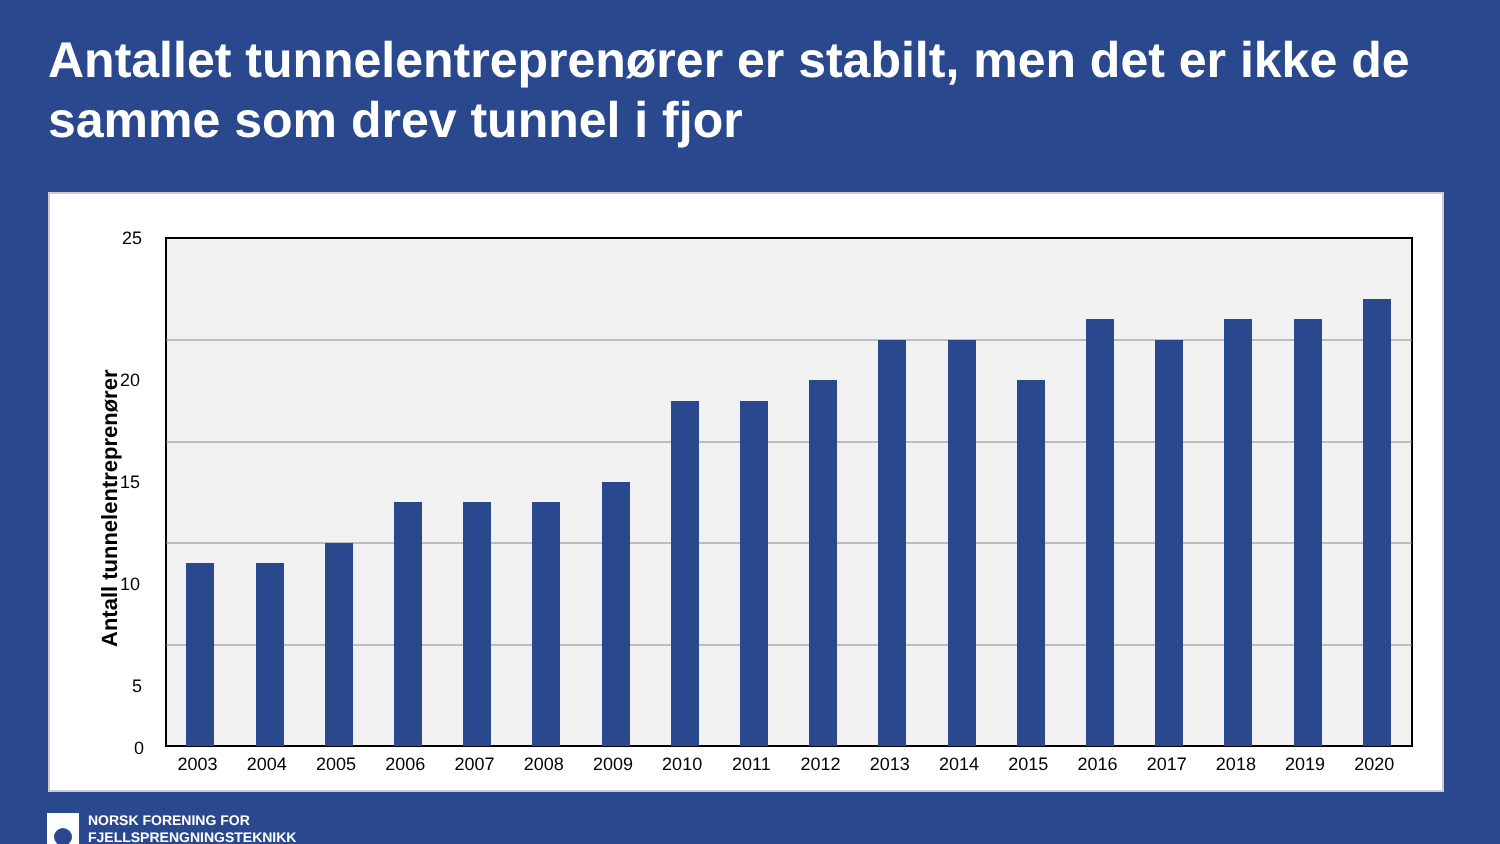Antallet tunnelentreprenører er stabilt, men det er ikke de samme som drev tunnel i fjor
Antall tunnelentreprenører
25
20
15
10
5
0
2003 2004 2005 2006 2007 2008 2009 2010 2011 2012 2013 2014 2015 2016 2017 2018 2019 2020
NORSK FORENING FOR
FJELLSPRENGNINGSTEKNIKK